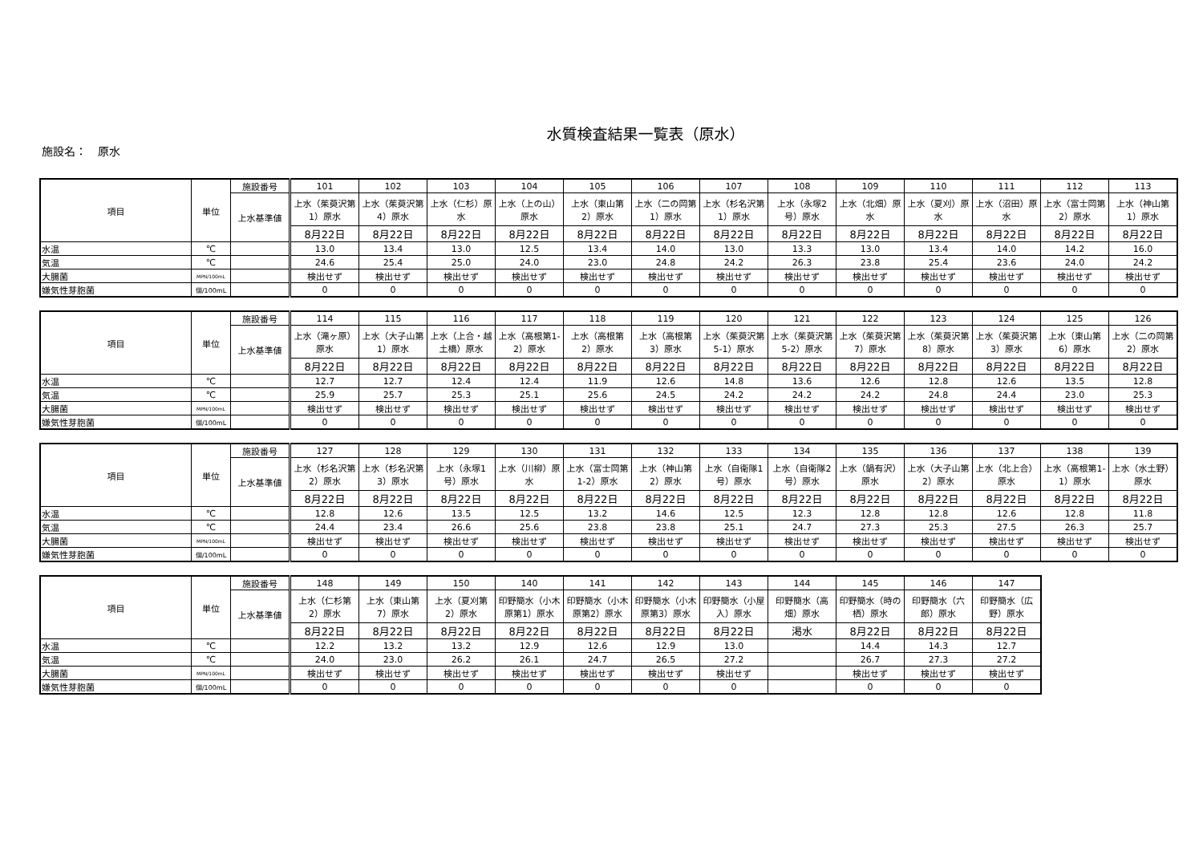水質検査結果一覧表（原水）
施設名：　原水
| 項目 | 単位 | 施設番号 | 101 | 102 | 103 | 104 | 105 | 106 | 107 | 108 | 109 | 110 | 111 | 112 | 113 |
| | | 上水基準値 | 上水（茱萸沢第1）原水 | 上水（茱萸沢第4）原水 | 上水（仁杉）原水 | 上水（上の山）原水 | 上水（東山第2）原水 | 上水（二の岡第1）原水 | 上水（杉名沢第1）原水 | 上水（永塚2号）原水 | 上水（北畑）原水 | 上水（夏刈）原水 | 上水（沼田）原水 | 上水（富士岡第2）原水 | 上水（神山第1）原水 |
| | | | 8月22日 | 8月22日 | 8月22日 | 8月22日 | 8月22日 | 8月22日 | 8月22日 | 8月22日 | 8月22日 | 8月22日 | 8月22日 | 8月22日 | 8月22日 |
| 水温 | ℃ | | 13.0 | 13.4 | 13.0 | 12.5 | 13.4 | 14.0 | 13.0 | 13.3 | 13.0 | 13.4 | 14.0 | 14.2 | 16.0 |
| 気温 | ℃ | | 24.6 | 25.4 | 25.0 | 24.0 | 23.0 | 24.8 | 24.2 | 26.3 | 23.8 | 25.4 | 23.6 | 24.0 | 24.2 |
| 大腸菌 | MPN/100mL | | 検出せず | 検出せず | 検出せず | 検出せず | 検出せず | 検出せず | 検出せず | 検出せず | 検出せず | 検出せず | 検出せず | 検出せず | 検出せず |
| 嫌気性芽胞菌 | 個/100mL | | 0 | 0 | 0 | 0 | 0 | 0 | 0 | 0 | 0 | 0 | 0 | 0 | 0 |
| 項目 | 単位 | 施設番号 | 114 | 115 | 116 | 117 | 118 | 119 | 120 | 121 | 122 | 123 | 124 | 125 | 126 |
| | | 上水基準値 | 上水（滝ヶ原）原水 | 上水（大子山第1）原水 | 上水（上合・越土橋）原水 | 上水（高根第1-2）原水 | 上水（高根第2）原水 | 上水（高根第3）原水 | 上水（茱萸沢第5-1）原水 | 上水（茱萸沢第5-2）原水 | 上水（茱萸沢第7）原水 | 上水（茱萸沢第8）原水 | 上水（茱萸沢第3）原水 | 上水（東山第6）原水 | 上水（二の岡第2）原水 |
| | | | 8月22日 | 8月22日 | 8月22日 | 8月22日 | 8月22日 | 8月22日 | 8月22日 | 8月22日 | 8月22日 | 8月22日 | 8月22日 | 8月22日 | 8月22日 |
| 水温 | ℃ | | 12.7 | 12.7 | 12.4 | 12.4 | 11.9 | 12.6 | 14.8 | 13.6 | 12.6 | 12.8 | 12.6 | 13.5 | 12.8 |
| 気温 | ℃ | | 25.9 | 25.7 | 25.3 | 25.1 | 25.6 | 24.5 | 24.2 | 24.2 | 24.2 | 24.8 | 24.4 | 23.0 | 25.3 |
| 大腸菌 | MPN/100mL | | 検出せず | 検出せず | 検出せず | 検出せず | 検出せず | 検出せず | 検出せず | 検出せず | 検出せず | 検出せず | 検出せず | 検出せず | 検出せず |
| 嫌気性芽胞菌 | 個/100mL | | 0 | 0 | 0 | 0 | 0 | 0 | 0 | 0 | 0 | 0 | 0 | 0 | 0 |
| 項目 | 単位 | 施設番号 | 127 | 128 | 129 | 130 | 131 | 132 | 133 | 134 | 135 | 136 | 137 | 138 | 139 |
| | | 上水基準値 | 上水（杉名沢第2）原水 | 上水（杉名沢第3）原水 | 上水（永塚1号）原水 | 上水（川柳）原水 | 上水（富士岡第1-2）原水 | 上水（神山第2）原水 | 上水（自衛隊1号）原水 | 上水（自衛隊2号）原水 | 上水（鍋有沢）原水 | 上水（大子山第2）原水 | 上水（北上合）原水 | 上水（高根第1-1）原水 | 上水（水土野）原水 |
| | | | 8月22日 | 8月22日 | 8月22日 | 8月22日 | 8月22日 | 8月22日 | 8月22日 | 8月22日 | 8月22日 | 8月22日 | 8月22日 | 8月22日 | 8月22日 |
| 水温 | ℃ | | 12.8 | 12.6 | 13.5 | 12.5 | 13.2 | 14.6 | 12.5 | 12.3 | 12.8 | 12.8 | 12.6 | 12.8 | 11.8 |
| 気温 | ℃ | | 24.4 | 23.4 | 26.6 | 25.6 | 23.8 | 23.8 | 25.1 | 24.7 | 27.3 | 25.3 | 27.5 | 26.3 | 25.7 |
| 大腸菌 | MPN/100mL | | 検出せず | 検出せず | 検出せず | 検出せず | 検出せず | 検出せず | 検出せず | 検出せず | 検出せず | 検出せず | 検出せず | 検出せず | 検出せず |
| 嫌気性芽胞菌 | 個/100mL | | 0 | 0 | 0 | 0 | 0 | 0 | 0 | 0 | 0 | 0 | 0 | 0 | 0 |
| 項目 | 単位 | 施設番号 | 148 | 149 | 150 | 140 | 141 | 142 | 143 | 144 | 145 | 146 | 147 |
| | | 上水基準値 | 上水（仁杉第2）原水 | 上水（東山第7）原水 | 上水（夏刈第2）原水 | 印野簡水（小木原第1）原水 | 印野簡水（小木原第2）原水 | 印野簡水（小木原第3）原水 | 印野簡水（小屋入）原水 | 印野簡水（高畑）原水 | 印野簡水（時の栖）原水 | 印野簡水（六郎）原水 | 印野簡水（広野）原水 |
| | | | 8月22日 | 8月22日 | 8月22日 | 8月22日 | 8月22日 | 8月22日 | 8月22日 | 渇水 | 8月22日 | 8月22日 | 8月22日 |
| 水温 | ℃ | | 12.2 | 13.2 | 13.2 | 12.9 | 12.6 | 12.9 | 13.0 | | 14.4 | 14.3 | 12.7 |
| 気温 | ℃ | | 24.0 | 23.0 | 26.2 | 26.1 | 24.7 | 26.5 | 27.2 | | 26.7 | 27.3 | 27.2 |
| 大腸菌 | MPN/100mL | | 検出せず | 検出せず | 検出せず | 検出せず | 検出せず | 検出せず | 検出せず | | 検出せず | 検出せず | 検出せず |
| 嫌気性芽胞菌 | 個/100mL | | 0 | 0 | 0 | 0 | 0 | 0 | 0 | | 0 | 0 | 0 |